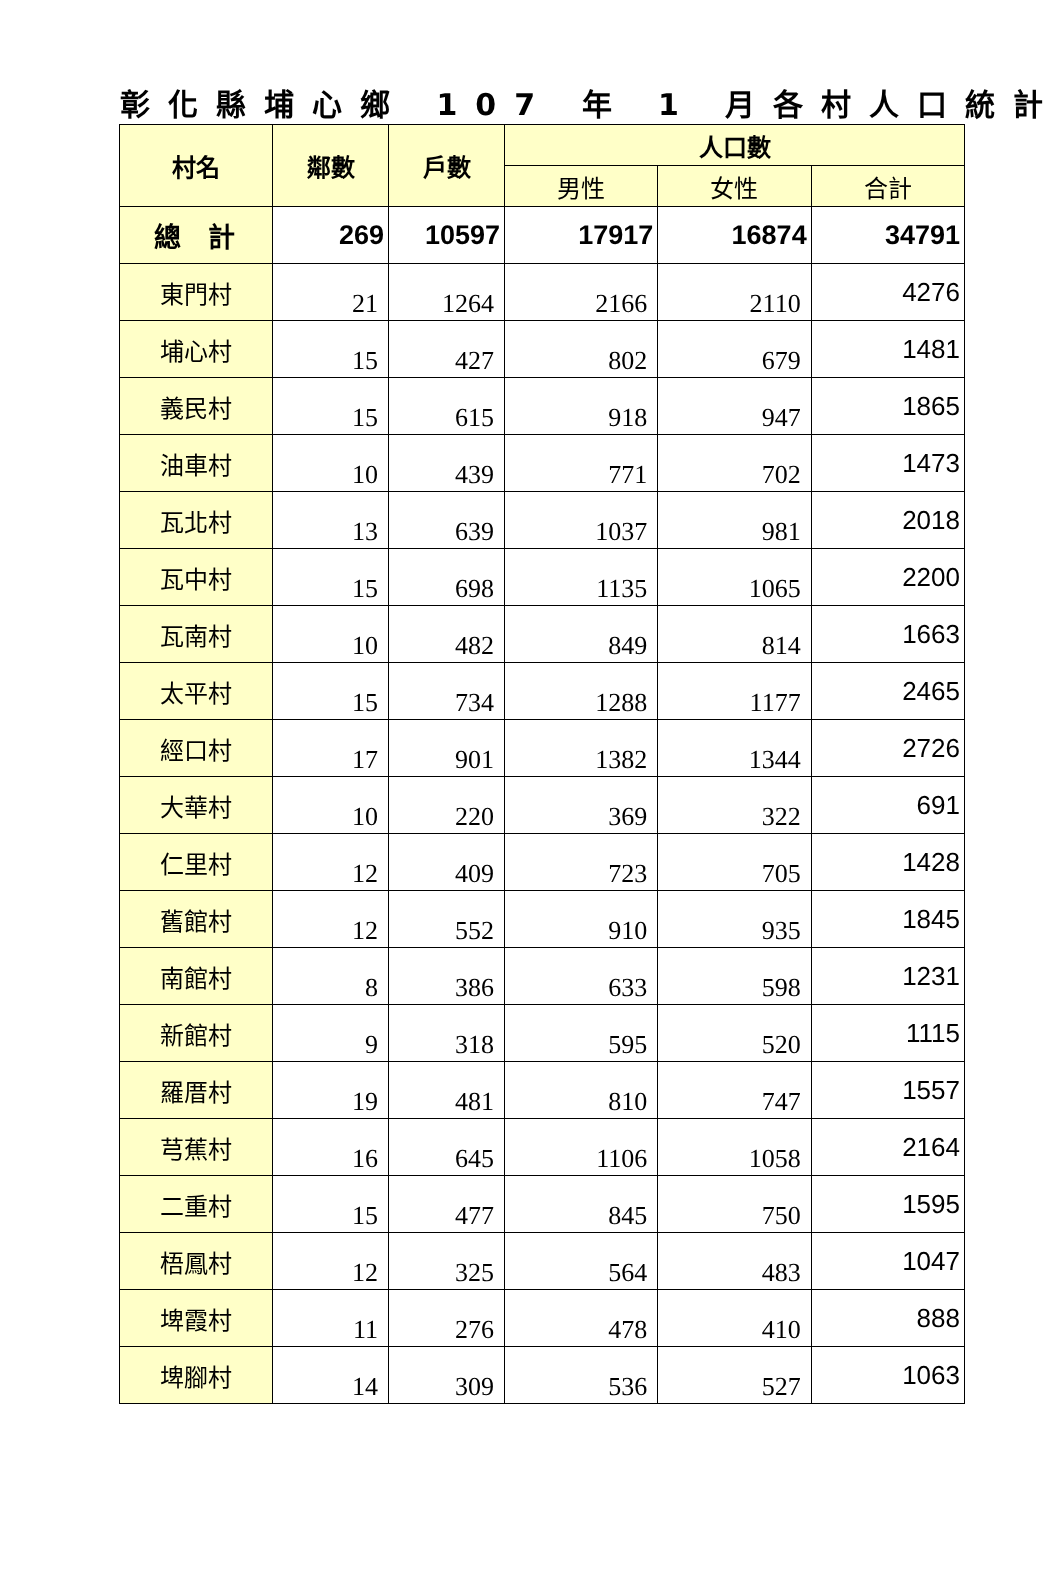彰化縣埔心鄉 107 年 1 月各村人口統計
| 村名 | 鄰數 | 戶數 | 人口數 | | |
| --- | --- | --- | --- | --- | --- |
| | | | 男性 | 女性 | 合計 |
| 總 計 | 269 | 10597 | 17917 | 16874 | 34791 |
| 東門村 | 21 | 1264 | 2166 | 2110 | 4276 |
| 埔心村 | 15 | 427 | 802 | 679 | 1481 |
| 義民村 | 15 | 615 | 918 | 947 | 1865 |
| 油車村 | 10 | 439 | 771 | 702 | 1473 |
| 瓦北村 | 13 | 639 | 1037 | 981 | 2018 |
| 瓦中村 | 15 | 698 | 1135 | 1065 | 2200 |
| 瓦南村 | 10 | 482 | 849 | 814 | 1663 |
| 太平村 | 15 | 734 | 1288 | 1177 | 2465 |
| 經口村 | 17 | 901 | 1382 | 1344 | 2726 |
| 大華村 | 10 | 220 | 369 | 322 | 691 |
| 仁里村 | 12 | 409 | 723 | 705 | 1428 |
| 舊館村 | 12 | 552 | 910 | 935 | 1845 |
| 南館村 | 8 | 386 | 633 | 598 | 1231 |
| 新館村 | 9 | 318 | 595 | 520 | 1115 |
| 羅厝村 | 19 | 481 | 810 | 747 | 1557 |
| 芎蕉村 | 16 | 645 | 1106 | 1058 | 2164 |
| 二重村 | 15 | 477 | 845 | 750 | 1595 |
| 梧鳳村 | 12 | 325 | 564 | 483 | 1047 |
| 埤霞村 | 11 | 276 | 478 | 410 | 888 |
| 埤腳村 | 14 | 309 | 536 | 527 | 1063 |